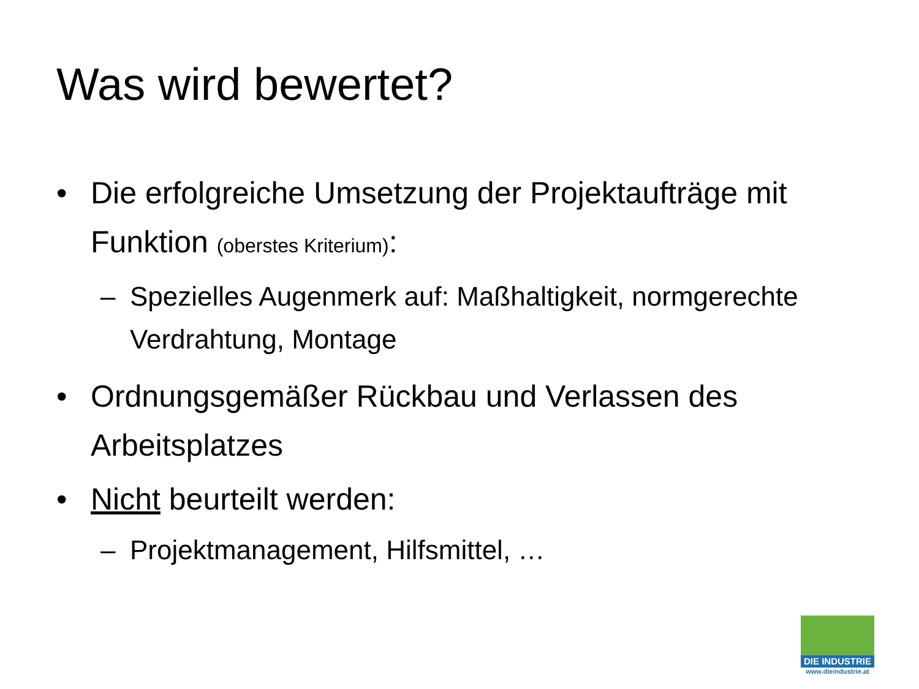Was wird bewertet?
• Die erfolgreiche Umsetzung der Projektaufträge mit Funktion (oberstes Kriterium):
– Spezielles Augenmerk auf: Maßhaltigkeit, normgerechte Verdrahtung, Montage
• Ordnungsgemäßer Rückbau und Verlassen des Arbeitsplatzes
• Nicht beurteilt werden:
– Projektmanagement, Hilfsmittel, …
DIE INDUSTRIE
www.dieindustrie.at